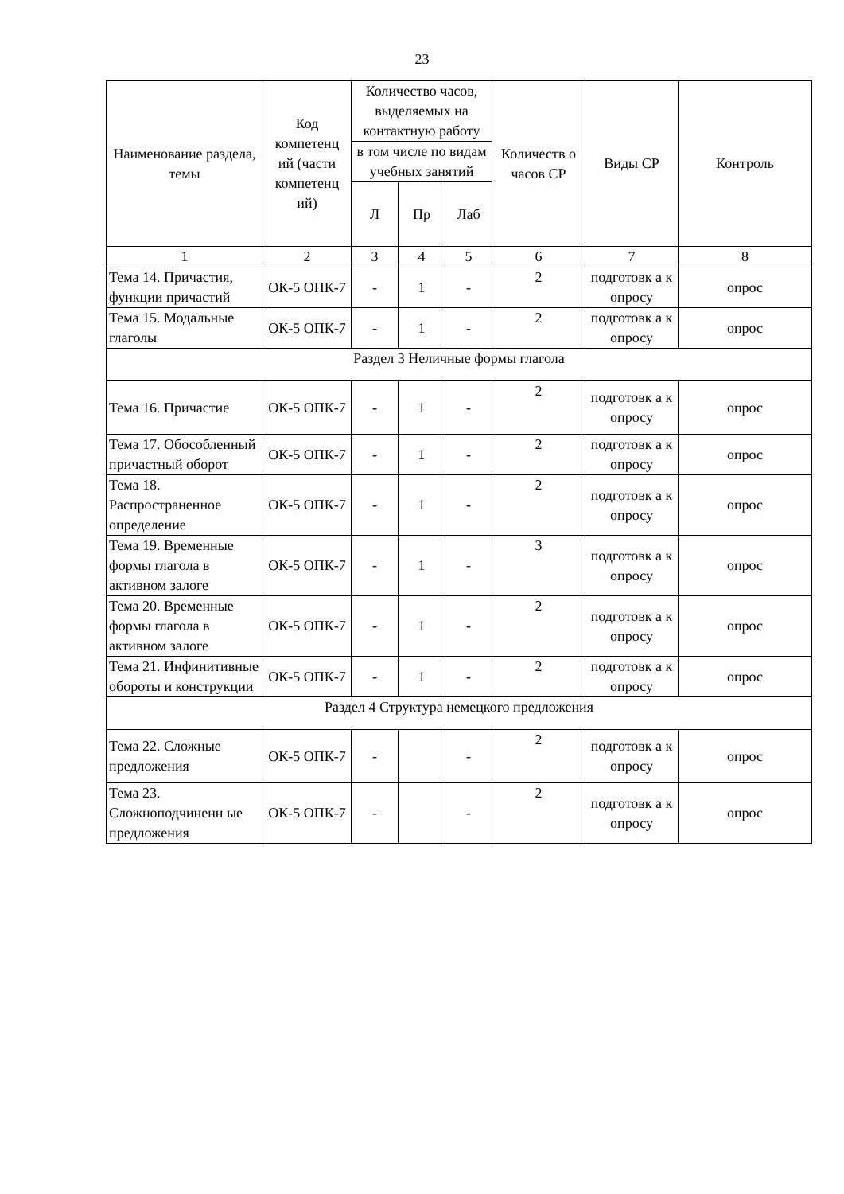23
| Наименование раздела, темы | Код компетенц ий (части компетенц ий) | Количество часов, выделяемых на контактную работу | | | Количеств о часов СР | Виды СР | Контроль |
| --- | --- | --- | --- | --- | --- | --- | --- |
| | | в том числе по видам учебных занятий | | | | | |
| | | Л | Пр | Лаб | | | |
| 1 | 2 | 3 | 4 | 5 | 6 | 7 | 8 |
| Тема 14. Причастия, функции причастий | ОК-5 ОПК-7 | - | 1 | - | 2 | подготовк а к опросу | опрос |
| Тема 15. Модальные глаголы | ОК-5 ОПК-7 | - | 1 | - | 2 | подготовк а к опросу | опрос |
| Раздел 3 Неличные формы глагола | | | | | | | |
| Тема 16. Причастие | ОК-5 ОПК-7 | - | 1 | - | 2 | подготовк а к опросу | опрос |
| Тема 17. Обособленный причастный оборот | ОК-5 ОПК-7 | - | 1 | - | 2 | подготовк а к опросу | опрос |
| Тема 18. Распространенное определение | ОК-5 ОПК-7 | - | 1 | - | 2 | подготовк а к опросу | опрос |
| Тема 19. Временные формы глагола в активном залоге | ОК-5 ОПК-7 | - | 1 | - | 3 | подготовк а к опросу | опрос |
| Тема 20. Временные формы глагола в активном залоге | ОК-5 ОПК-7 | - | 1 | - | 2 | подготовк а к опросу | опрос |
| Тема 21. Инфинитивные обороты и конструкции | ОК-5 ОПК-7 | - | 1 | - | 2 | подготовк а к опросу | опрос |
| Раздел 4 Структура немецкого предложения | | | | | | | |
| Тема 22. Сложные предложения | ОК-5 ОПК-7 | - | | - | 2 | подготовк а к опросу | опрос |
| Тема 23. Сложноподчиненн ые предложения | ОК-5 ОПК-7 | - | | - | 2 | подготовк а к опросу | опрос |